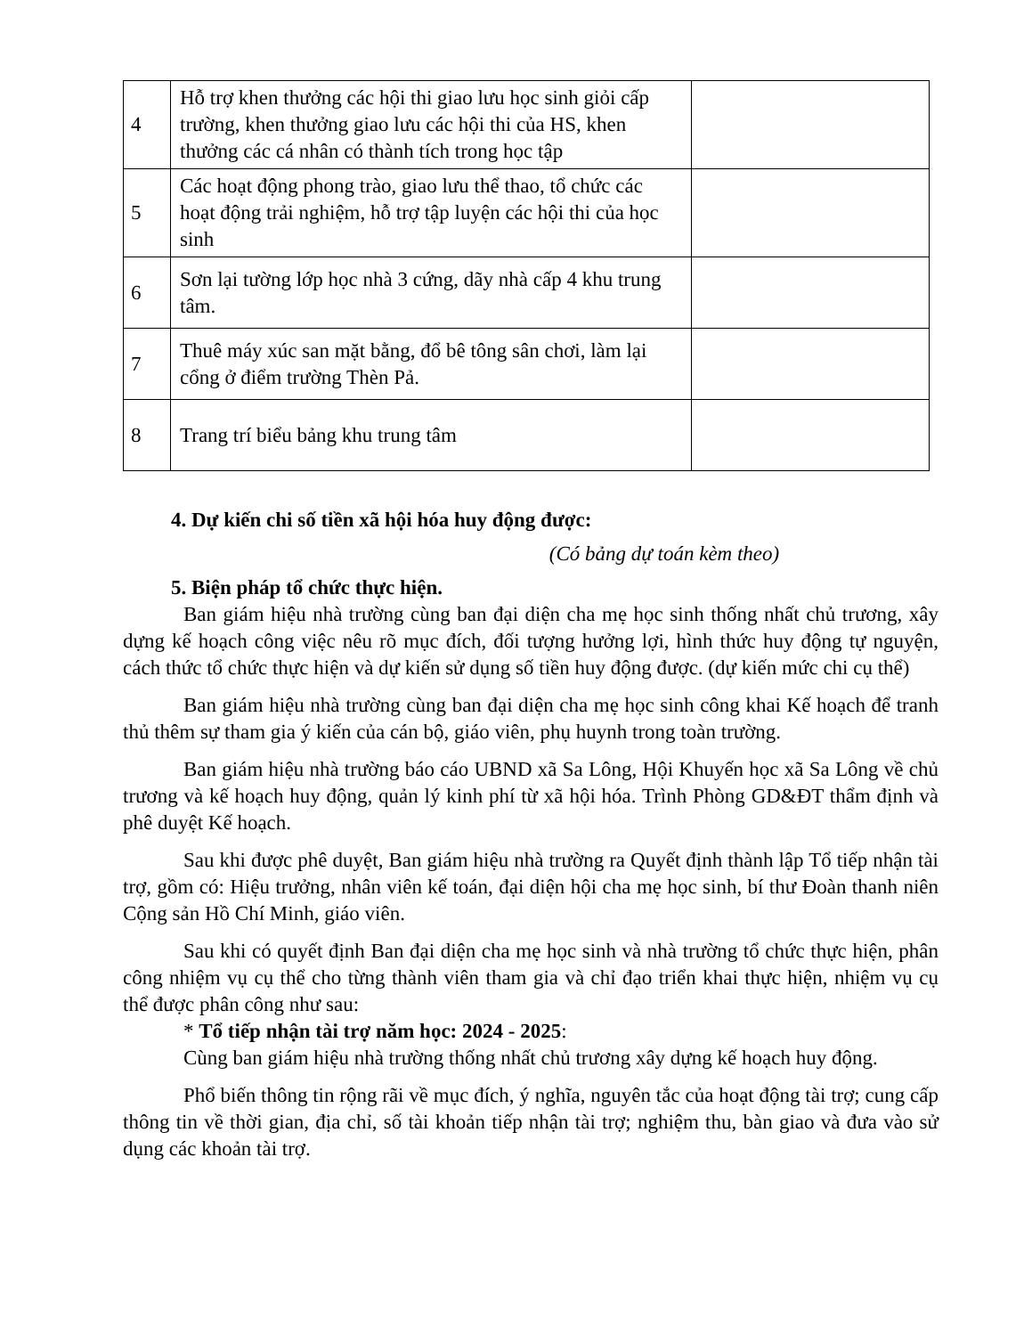| 4 | Hỗ trợ khen thưởng các hội thi giao lưu học sinh giỏi cấp trường, khen thưởng giao lưu các hội thi của HS, khen thưởng các cá nhân có thành tích trong học tập | |
| 5 | Các hoạt động phong trào, giao lưu thể thao, tổ chức các hoạt động trải nghiệm, hỗ trợ tập luyện các hội thi của học sinh | |
| 6 | Sơn lại tường lớp học nhà 3 cứng, dãy nhà cấp 4 khu trung tâm. | |
| 7 | Thuê máy xúc san mặt bằng, đổ bê tông sân chơi, làm lại cổng ở điểm trường Thèn Pả. | |
| 8 | Trang trí biểu bảng khu trung tâm | |
4. Dự kiến chi số tiền xã hội hóa huy động được:
(Có bảng dự toán kèm theo)
5. Biện pháp tổ chức thực hiện.
Ban giám hiệu nhà trường cùng ban đại diện cha mẹ học sinh thống nhất chủ trương, xây dựng kế hoạch công việc nêu rõ mục đích, đối tượng hưởng lợi, hình thức huy động tự nguyện, cách thức tổ chức thực hiện và dự kiến sử dụng số tiền huy động được. (dự kiến mức chi cụ thể)
Ban giám hiệu nhà trường cùng ban đại diện cha mẹ học sinh công khai Kế hoạch để tranh thủ thêm sự tham gia ý kiến của cán bộ, giáo viên, phụ huynh trong toàn trường.
Ban giám hiệu nhà trường báo cáo UBND xã Sa Lông, Hội Khuyến học xã Sa Lông về chủ trương và kế hoạch huy động, quản lý kinh phí từ xã hội hóa. Trình Phòng GD&ĐT thẩm định và phê duyệt Kế hoạch.
Sau khi được phê duyệt, Ban giám hiệu nhà trường ra Quyết định thành lập Tổ tiếp nhận tài trợ, gồm có: Hiệu trưởng, nhân viên kế toán, đại diện hội cha mẹ học sinh, bí thư Đoàn thanh niên Cộng sản Hồ Chí Minh, giáo viên.
Sau khi có quyết định Ban đại diện cha mẹ học sinh và nhà trường tổ chức thực hiện, phân công nhiệm vụ cụ thể cho từng thành viên tham gia và chỉ đạo triển khai thực hiện, nhiệm vụ cụ thể được phân công như sau:
* Tổ tiếp nhận tài trợ năm học: 2024 - 2025:
Cùng ban giám hiệu nhà trường thống nhất chủ trương xây dựng kế hoạch huy động.
Phổ biến thông tin rộng rãi về mục đích, ý nghĩa, nguyên tắc của hoạt động tài trợ; cung cấp thông tin về thời gian, địa chỉ, số tài khoản tiếp nhận tài trợ; nghiệm thu, bàn giao và đưa vào sử dụng các khoản tài trợ.